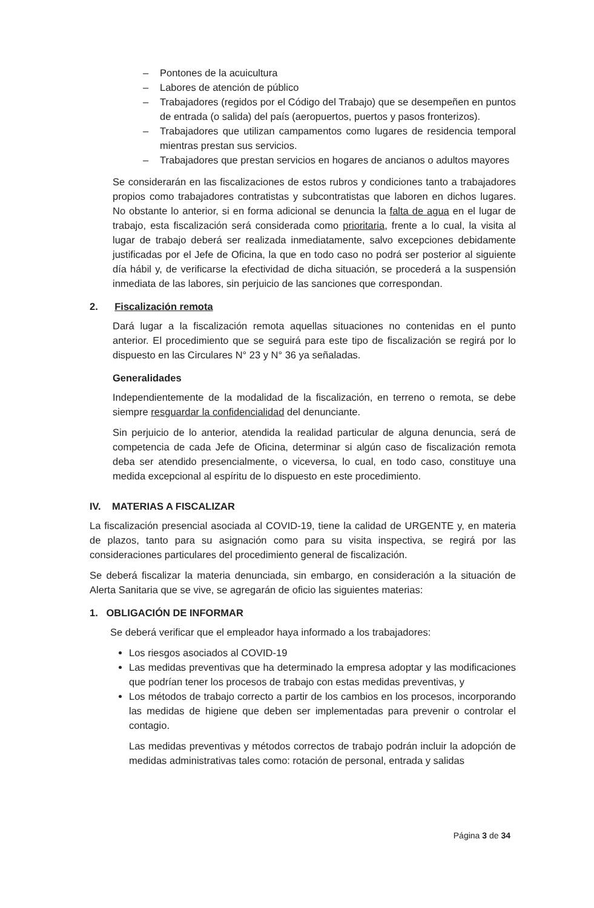– Pontones de la acuicultura
– Labores de atención de público
– Trabajadores (regidos por el Código del Trabajo) que se desempeñen en puntos de entrada (o salida) del país (aeropuertos, puertos y pasos fronterizos).
– Trabajadores que utilizan campamentos como lugares de residencia temporal mientras prestan sus servicios.
– Trabajadores que prestan servicios en hogares de ancianos o adultos mayores
Se considerarán en las fiscalizaciones de estos rubros y condiciones tanto a trabajadores propios como trabajadores contratistas y subcontratistas que laboren en dichos lugares. No obstante lo anterior, si en forma adicional se denuncia la falta de agua en el lugar de trabajo, esta fiscalización será considerada como prioritaria, frente a lo cual, la visita al lugar de trabajo deberá ser realizada inmediatamente, salvo excepciones debidamente justificadas por el Jefe de Oficina, la que en todo caso no podrá ser posterior al siguiente día hábil y, de verificarse la efectividad de dicha situación, se procederá a la suspensión inmediata de las labores, sin perjuicio de las sanciones que correspondan.
2. Fiscalización remota
Dará lugar a la fiscalización remota aquellas situaciones no contenidas en el punto anterior. El procedimiento que se seguirá para este tipo de fiscalización se regirá por lo dispuesto en las Circulares N° 23 y N° 36 ya señaladas.
Generalidades
Independientemente de la modalidad de la fiscalización, en terreno o remota, se debe siempre resguardar la confidencialidad del denunciante.
Sin perjuicio de lo anterior, atendida la realidad particular de alguna denuncia, será de competencia de cada Jefe de Oficina, determinar si algún caso de fiscalización remota deba ser atendido presencialmente, o viceversa, lo cual, en todo caso, constituye una medida excepcional al espíritu de lo dispuesto en este procedimiento.
IV. MATERIAS A FISCALIZAR
La fiscalización presencial asociada al COVID-19, tiene la calidad de URGENTE y, en materia de plazos, tanto para su asignación como para su visita inspectiva, se regirá por las consideraciones particulares del procedimiento general de fiscalización.
Se deberá fiscalizar la materia denunciada, sin embargo, en consideración a la situación de Alerta Sanitaria que se vive, se agregarán de oficio las siguientes materias:
1. OBLIGACIÓN DE INFORMAR
Se deberá verificar que el empleador haya informado a los trabajadores:
Los riesgos asociados al COVID-19
Las medidas preventivas que ha determinado la empresa adoptar y las modificaciones que podrían tener los procesos de trabajo con estas medidas preventivas, y
Los métodos de trabajo correcto a partir de los cambios en los procesos, incorporando las medidas de higiene que deben ser implementadas para prevenir o controlar el contagio.
Las medidas preventivas y métodos correctos de trabajo podrán incluir la adopción de medidas administrativas tales como: rotación de personal, entrada y salidas
Página 3 de 34